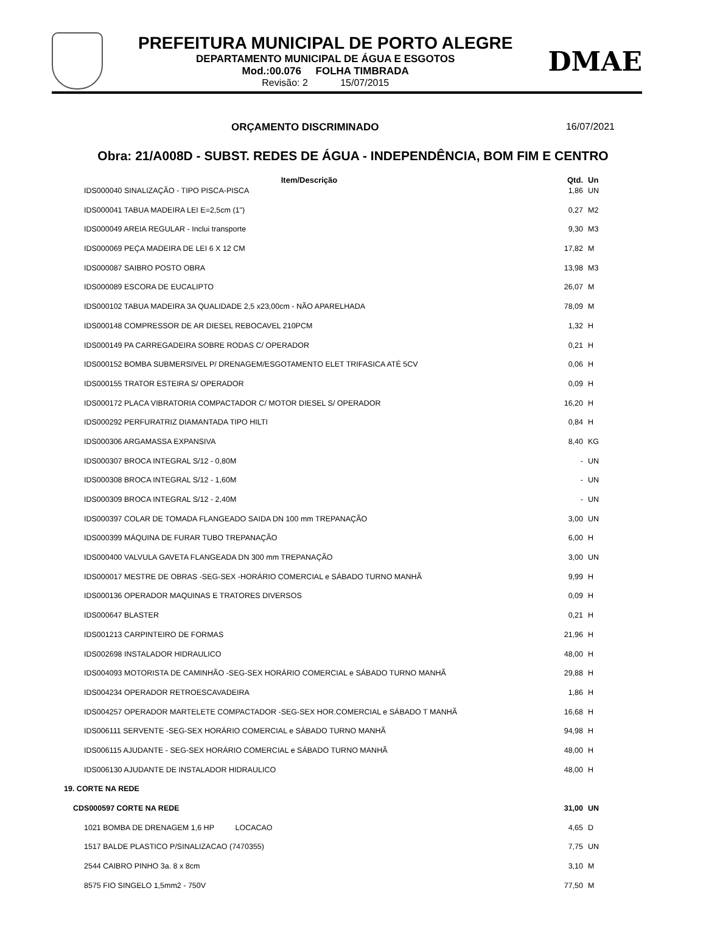PREFEITURA MUNICIPAL DE PORTO ALEGRE
DEPARTAMENTO MUNICIPAL DE ÁGUA E ESGOTOS
Mod.:00.076 FOLHA TIMBRADA
Revisão: 2 15/07/2015
DMAE
ORÇAMENTO DISCRIMINADO 16/07/2021
Obra: 21/A008D - SUBST. REDES DE ÁGUA - INDEPENDÊNCIA, BOM FIM E CENTRO
| Item/Descrição | Qtd. | Un |
| --- | --- | --- |
| IDS000040 SINALIZAÇÃO - TIPO PISCA-PISCA | 1,86 | UN |
| IDS000041 TABUA MADEIRA LEI E=2,5cm (1") | 0,27 | M2 |
| IDS000049 AREIA REGULAR - Inclui transporte | 9,30 | M3 |
| IDS000069 PEÇA MADEIRA DE LEI 6 X 12 CM | 17,82 | M |
| IDS000087 SAIBRO POSTO OBRA | 13,98 | M3 |
| IDS000089 ESCORA DE EUCALIPTO | 26,07 | M |
| IDS000102 TABUA MADEIRA 3A QUALIDADE 2,5 x23,00cm - NÃO APARELHADA | 78,09 | M |
| IDS000148 COMPRESSOR DE AR DIESEL REBOCAVEL 210PCM | 1,32 | H |
| IDS000149 PA CARREGADEIRA SOBRE RODAS C/ OPERADOR | 0,21 | H |
| IDS000152 BOMBA SUBMERSIVEL P/ DRENAGEM/ESGOTAMENTO ELET TRIFASICA ATÉ 5CV | 0,06 | H |
| IDS000155 TRATOR ESTEIRA S/ OPERADOR | 0,09 | H |
| IDS000172 PLACA VIBRATORIA COMPACTADOR C/ MOTOR DIESEL S/ OPERADOR | 16,20 | H |
| IDS000292 PERFURATRIZ DIAMANTADA TIPO HILTI | 0,84 | H |
| IDS000306 ARGAMASSA EXPANSIVA | 8,40 | KG |
| IDS000307 BROCA INTEGRAL S/12 - 0,80M | - | UN |
| IDS000308 BROCA INTEGRAL S/12 - 1,60M | - | UN |
| IDS000309 BROCA INTEGRAL S/12 - 2,40M | - | UN |
| IDS000397 COLAR DE TOMADA FLANGEADO SAIDA DN 100 mm TREPANAÇÃO | 3,00 | UN |
| IDS000399 MÁQUINA DE FURAR TUBO TREPANAÇÃO | 6,00 | H |
| IDS000400 VALVULA GAVETA FLANGEADA DN 300 mm TREPANAÇÃO | 3,00 | UN |
| IDS000017 MESTRE DE OBRAS -SEG-SEX -HORÁRIO COMERCIAL e SÁBADO TURNO MANHÃ | 9,99 | H |
| IDS000136 OPERADOR MAQUINAS E TRATORES DIVERSOS | 0,09 | H |
| IDS000647 BLASTER | 0,21 | H |
| IDS001213 CARPINTEIRO DE FORMAS | 21,96 | H |
| IDS002698 INSTALADOR HIDRAULICO | 48,00 | H |
| IDS004093 MOTORISTA DE CAMINHÃO -SEG-SEX HORÁRIO COMERCIAL e SÁBADO TURNO MANHÃ | 29,88 | H |
| IDS004234 OPERADOR RETROESCAVADEIRA | 1,86 | H |
| IDS004257 OPERADOR MARTELETE COMPACTADOR -SEG-SEX HOR.COMERCIAL e SÁBADO T MANHÃ | 16,68 | H |
| IDS006111 SERVENTE -SEG-SEX HORÁRIO COMERCIAL e SÁBADO TURNO MANHÃ | 94,98 | H |
| IDS006115 AJUDANTE - SEG-SEX HORÁRIO COMERCIAL e SÁBADO TURNO MANHÃ | 48,00 | H |
| IDS006130 AJUDANTE DE INSTALADOR HIDRAULICO | 48,00 | H |
| 19. CORTE NA REDE | | |
| CDS000597 CORTE NA REDE | 31,00 | UN |
| 1021 BOMBA DE DRENAGEM 1,6 HP LOCACAO | 4,65 | D |
| 1517 BALDE PLASTICO P/SINALIZACAO (7470355) | 7,75 | UN |
| 2544 CAIBRO PINHO 3a. 8 x 8cm | 3,10 | M |
| 8575 FIO SINGELO 1,5mm2 - 750V | 77,50 | M |